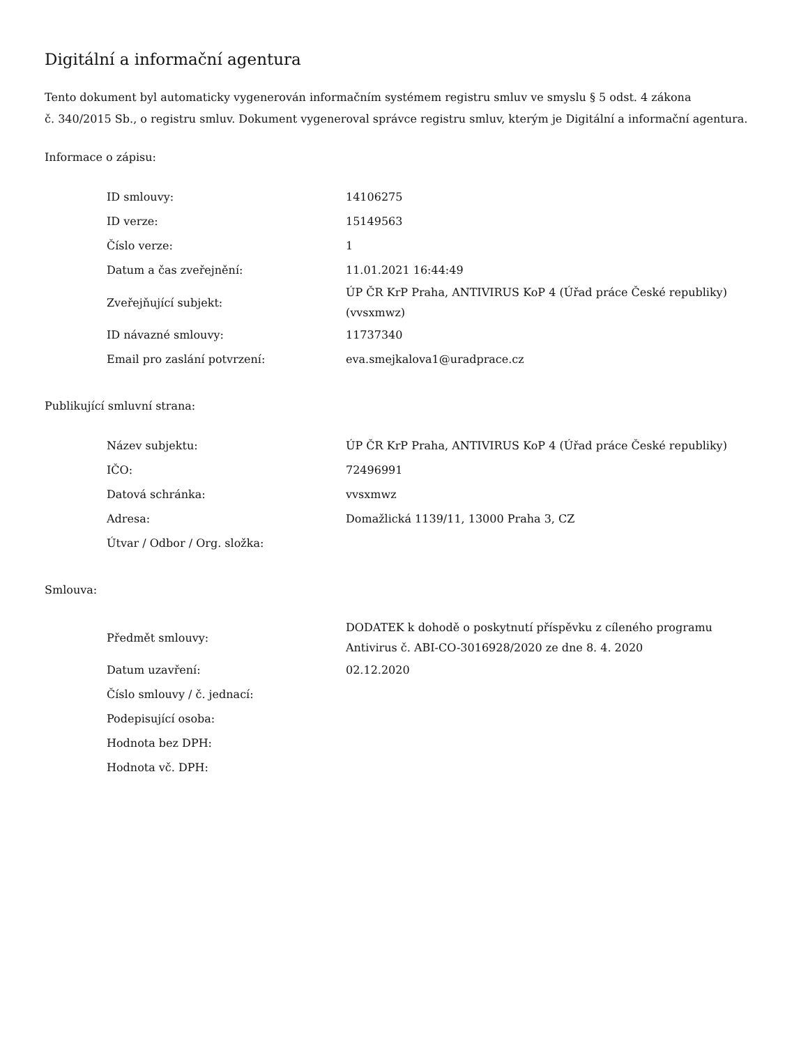Digitální a informační agentura
Tento dokument byl automaticky vygenerován informačním systémem registru smluv ve smyslu § 5 odst. 4 zákona
č. 340/2015 Sb., o registru smluv. Dokument vygeneroval správce registru smluv, kterým je Digitální a informační agentura.
Informace o zápisu:
| ID smlouvy: | 14106275 |
| ID verze: | 15149563 |
| Číslo verze: | 1 |
| Datum a čas zveřejnění: | 11.01.2021 16:44:49 |
| Zveřejňující subjekt: | ÚP ČR KrP Praha, ANTIVIRUS KoP 4 (Úřad práce České republiky) (vvsxmwz) |
| ID návazné smlouvy: | 11737340 |
| Email pro zaslání potvrzení: | eva.smejkalova1@uradprace.cz |
Publikující smluvní strana:
| Název subjektu: | ÚP ČR KrP Praha, ANTIVIRUS KoP 4 (Úřad práce České republiky) |
| IČO: | 72496991 |
| Datová schránka: | vvsxmwz |
| Adresa: | Domažlická 1139/11, 13000 Praha 3, CZ |
| Útvar / Odbor / Org. složka: | |
Smlouva:
| Předmět smlouvy: | DODATEK k dohodě o poskytnutí příspěvku z cíleného programu Antivirus č. ABI-CO-3016928/2020 ze dne 8. 4. 2020 |
| Datum uzavření: | 02.12.2020 |
| Číslo smlouvy / č. jednací: | |
| Podepisující osoba: | |
| Hodnota bez DPH: | |
| Hodnota vč. DPH: | |